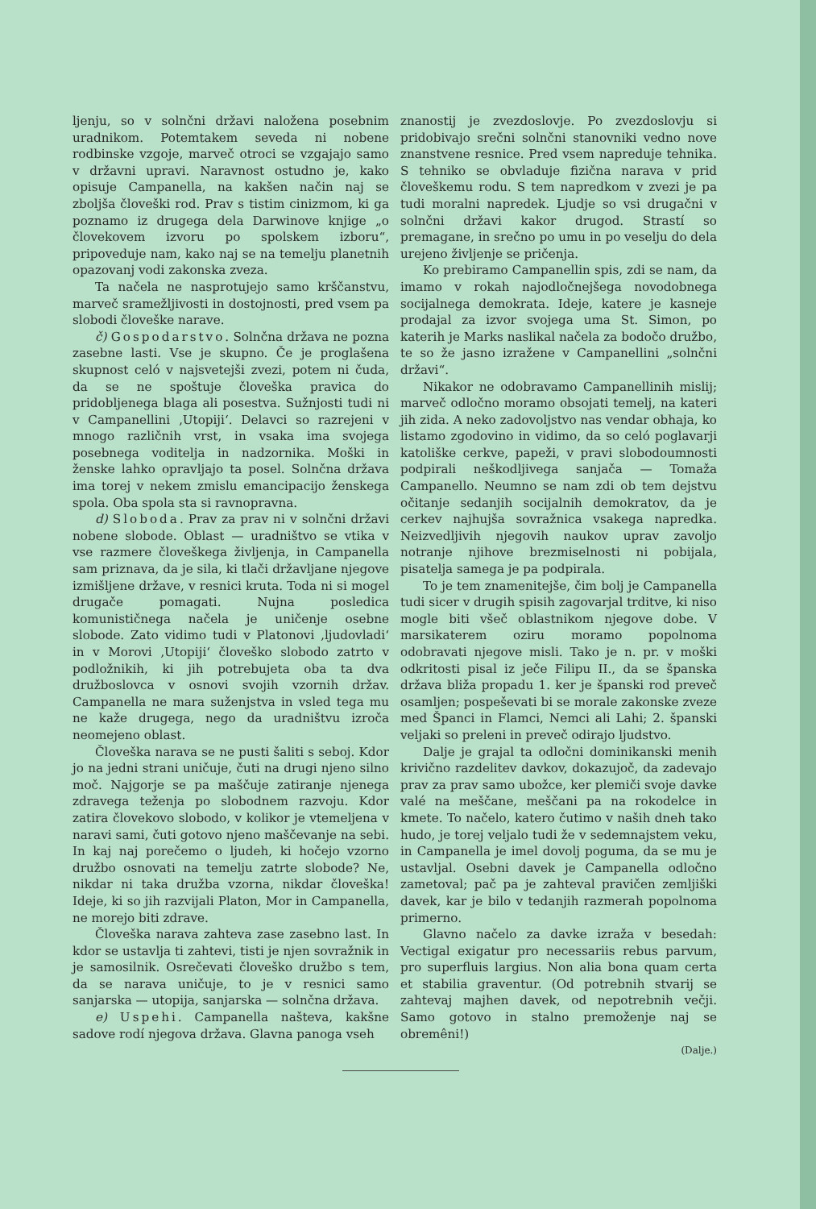ljenju, so v solnčni državi naložena posebnim uradnikom. Potemtakem seveda ni nobene rodbinske vzgoje, marveč otroci se vzgajajo samo v državni upravi. Naravnost ostudno je, kako opisuje Campanella, na kakšen način naj se zboljša človeški rod. Prav s tistim cinizmom, ki ga poznamo iz drugega dela Darwinove knjige „o človekovem izvoru po spolskem izboru“, pripoveduje nam, kako naj se na temelju planetnih opazovanj vodi zakonska zveza.
Ta načela ne nasprotujejo samo krščanstvu, marveč sramežljivosti in dostojnosti, pred vsem pa slobodi človeške narave.
č) Gospodarstvo. Solnčna država ne pozna zasebne lasti. Vse je skupno. Če je proglašena skupnost celó v najsvetejši zvezi, potem ni čuda, da se ne spoštuje človeška pravica do pridobljenega blaga ali posestva. Sužnjosti tudi ni v Campanellini ‚Utopiji‘. Delavci so razrejeni v mnogo različnih vrst, in vsaka ima svojega posebnega voditelja in nadzornika. Moški in ženske lahko opravljajo ta posel. Solnčna država ima torej v nekem zmislu emancipacijo ženskega spola. Oba spola sta si ravnopravna.
d) Sloboda. Prav za prav ni v solnčni državi nobene slobode. Oblast — uradništvo se vtika v vse razmere človeškega življenja, in Campanella sam priznava, da je sila, ki tlači državljane njegove izmišljene države, v resnici kruta. Toda ni si mogel drugače pomagati. Nujna posledica komunističnega načela je uničenje osebne slobode. Zato vidimo tudi v Platonovi ‚ljudovladi‘ in v Morovi ‚Utopiji‘ človeško slobodo zatrto v podložnikih, ki jih potrebujeta oba ta dva družboslovca v osnovi svojih vzornih držav. Campanella ne mara suženjstva in vsled tega mu ne kaže drugega, nego da uradništvu izroča neomejeno oblast.
Človeška narava se ne pusti šaliti s seboj. Kdor jo na jedni strani uničuje, čuti na drugi njeno silno moč. Najgorje se pa maščuje zatiranje njenega zdravega teženja po slobodnem razvoju. Kdor zatira človekovo slobodo, v kolikor je vtemeljena v naravi sami, čuti gotovo njeno maščevanje na sebi. In kaj naj porečemo o ljudeh, ki hočejo vzorno družbo osnovati na temelju zatrte slobode? Ne, nikdar ni taka družba vzorna, nikdar človeška! Ideje, ki so jih razvijali Platon, Mor in Campanella, ne morejo biti zdrave.
Človeška narava zahteva zase zasebno last. In kdor se ustavlja ti zahtevi, tisti je njen sovražnik in je samosilnik. Osrečevati človeško družbo s tem, da se narava uničuje, to je v resnici samo sanjarska — utopija, sanjarska — solnčna država.
e) Uspehi. Campanella našteva, kakšne sadove rodí njegova država. Glavna panoga vseh
znanostij je zvezdoslovje. Po zvezdoslovju si pridobivajo srečni solnčni stanovniki vedno nove znanstvene resnice. Pred vsem napreduje tehnika. S tehniko se obvladuje fizična narava v prid človeškemu rodu. S tem napredkom v zvezi je pa tudi moralni napredek. Ljudje so vsi drugačni v solnčni državi kakor drugod. Strastí so premagane, in srečno po umu in po veselju do dela urejeno življenje se pričenja.
Ko prebiramo Campanellin spis, zdi se nam, da imamo v rokah najodločnejšega novodobnega socijalnega demokrata. Ideje, katere je kasneje prodajal za izvor svojega uma St. Simon, po katerih je Marks naslikal načela za bodočo družbo, te so že jasno izražene v Campanellini „solnčni državi“.
Nikakor ne odobravamo Campanellinih mislij; marveč odločno moramo obsojati temelj, na kateri jih zida. A neko zadovoljstvo nas vendar obhaja, ko listamo zgodovino in vidimo, da so celó poglavarji katoliške cerkve, papeži, v pravi slobodoumnosti podpirali neškodljivega sanjača — Tomaža Campanello. Neumno se nam zdi ob tem dejstvu očitanje sedanjih socijalnih demokratov, da je cerkev najhujša sovražnica vsakega napredka. Neizvedljivih njegovih naukov uprav zavoljo notranje njihove brezmiselnosti ni pobijala, pisatelja samega je pa podpirala.
To je tem znamenitejše, čim bolj je Campanella tudi sicer v drugih spisih zagovarjal trditve, ki niso mogle biti všeč oblastnikom njegove dobe. V marsikaterem oziru moramo popolnoma odobravati njegove misli. Tako je n. pr. v moški odkritosti pisal iz ječe Filipu II., da se španska država bliža propadu 1. ker je španski rod preveč osamljen; pospeševati bi se morale zakonske zveze med Španci in Flamci, Nemci ali Lahi; 2. španski veljaki so preleni in preveč odirajo ljudstvo.
Dalje je grajal ta odločni dominikanski menih krivično razdelitev davkov, dokazujoč, da zadevajo prav za prav samo ubožce, ker plemiči svoje davke valé na meščane, meščani pa na rokodelce in kmete. To načelo, katero čutimo v naših dneh tako hudo, je torej veljalo tudi že v sedemnajstem veku, in Campanella je imel dovolj poguma, da se mu je ustavljal. Osebni davek je Campanella odločno zametoval; pač pa je zahteval pravičen zemljiški davek, kar je bilo v tedanjih razmerah popolnoma primerno.
Glavno načelo za davke izraža v besedah: Vectigal exigatur pro necessariis rebus parvum, pro superfluis largius. Non alia bona quam certa et stabilia graventur. (Od potrebnih stvarij se zahtevaj majhen davek, od nepotrebnih večji. Samo gotovo in stalno premoženje naj se obremêni!)
(Dalje.)